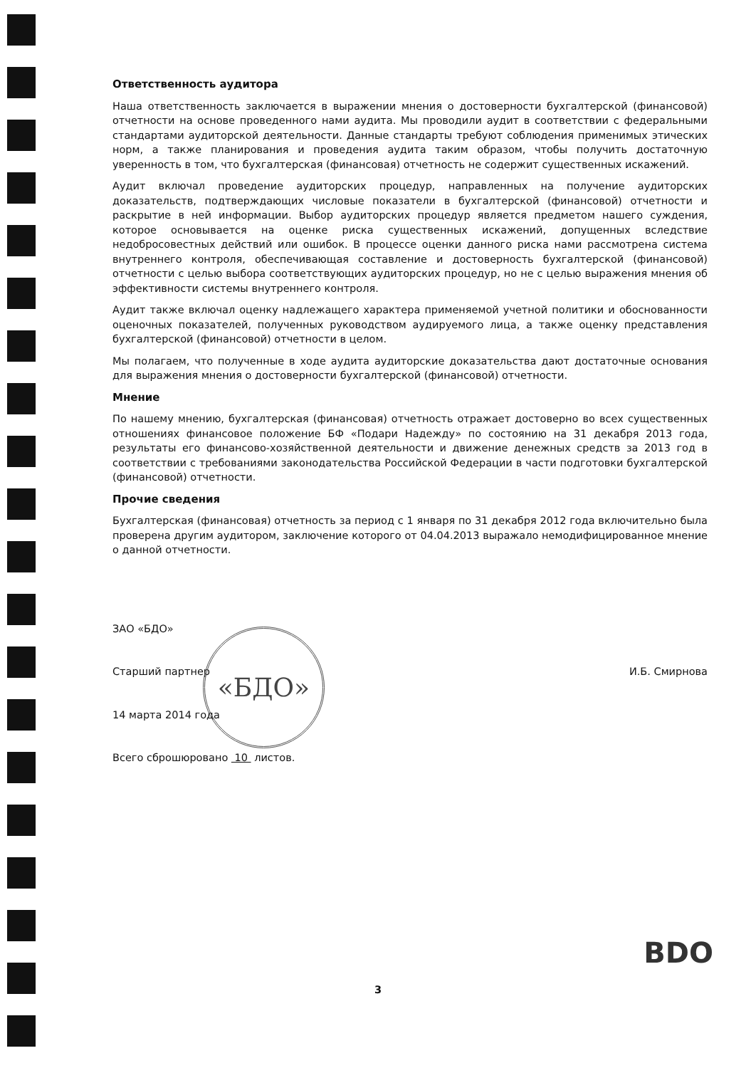Ответственность аудитора
Наша ответственность заключается в выражении мнения о достоверности бухгалтерской (финансовой) отчетности на основе проведенного нами аудита. Мы проводили аудит в соответствии с федеральными стандартами аудиторской деятельности. Данные стандарты требуют соблюдения применимых этических норм, а также планирования и проведения аудита таким образом, чтобы получить достаточную уверенность в том, что бухгалтерская (финансовая) отчетность не содержит существенных искажений.
Аудит включал проведение аудиторских процедур, направленных на получение аудиторских доказательств, подтверждающих числовые показатели в бухгалтерской (финансовой) отчетности и раскрытие в ней информации. Выбор аудиторских процедур является предметом нашего суждения, которое основывается на оценке риска существенных искажений, допущенных вследствие недобросовестных действий или ошибок. В процессе оценки данного риска нами рассмотрена система внутреннего контроля, обеспечивающая составление и достоверность бухгалтерской (финансовой) отчетности с целью выбора соответствующих аудиторских процедур, но не с целью выражения мнения об эффективности системы внутреннего контроля.
Аудит также включал оценку надлежащего характера применяемой учетной политики и обоснованности оценочных показателей, полученных руководством аудируемого лица, а также оценку представления бухгалтерской (финансовой) отчетности в целом.
Мы полагаем, что полученные в ходе аудита аудиторские доказательства дают достаточные основания для выражения мнения о достоверности бухгалтерской (финансовой) отчетности.
Мнение
По нашему мнению, бухгалтерская (финансовая) отчетность отражает достоверно во всех существенных отношениях финансовое положение БФ «Подари Надежду» по состоянию на 31 декабря 2013 года, результаты его финансово-хозяйственной деятельности и движение денежных средств за 2013 год в соответствии с требованиями законодательства Российской Федерации в части подготовки бухгалтерской (финансовой) отчетности.
Прочие сведения
Бухгалтерская (финансовая) отчетность за период с 1 января по 31 декабря 2012 года включительно была проверена другим аудитором, заключение которого от 04.04.2013 выражало немодифицированное мнение о данной отчетности.
ЗАО «БДО»
Старший партнер И.Б. Смирнова
14 марта 2014 года
Всего сброшюровано 10 листов.
«БДО»
BDO
3